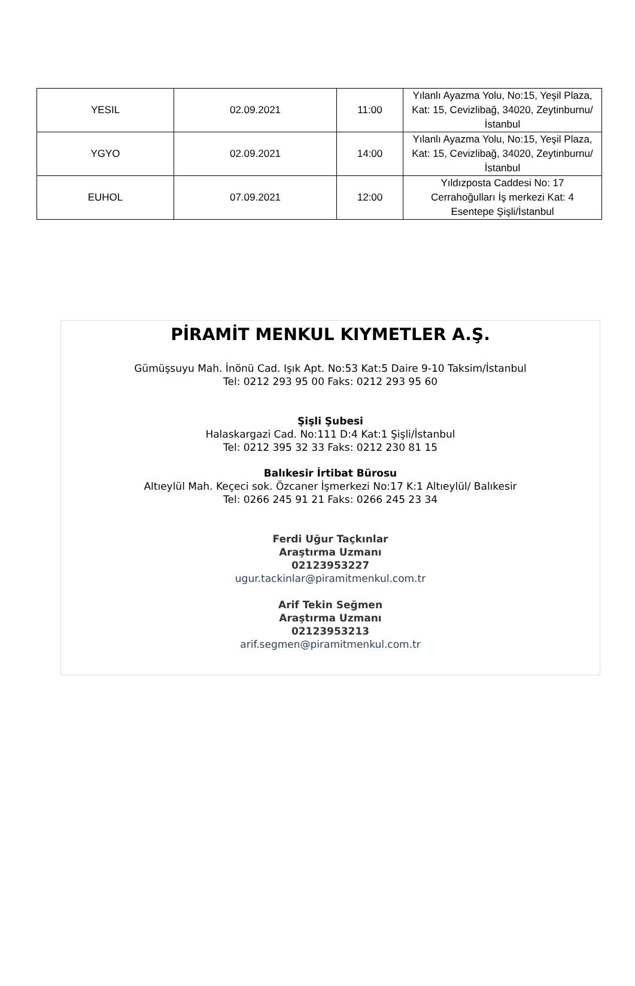| YESIL | 02.09.2021 | 11:00 | Yılanlı Ayazma Yolu, No:15, Yeşil Plaza, Kat: 15, Cevizlibağ, 34020, Zeytinburnu/İstanbul |
| YGYO | 02.09.2021 | 14:00 | Yılanlı Ayazma Yolu, No:15, Yeşil Plaza, Kat: 15, Cevizlibağ, 34020, Zeytinburnu/İstanbul |
| EUHOL | 07.09.2021 | 12:00 | Yıldızposta Caddesi No: 17 Cerrahoğulları İş merkezi Kat: 4 Esentepe Şişli/İstanbul |
PİRAMİT MENKUL KIYMETLER A.Ş.
Gümüşsuyu Mah. İnönü Cad. Işık Apt. No:53 Kat:5 Daire 9-10 Taksim/İstanbul
Tel: 0212 293 95 00 Faks: 0212 293 95 60
Şişli Şubesi
Halaskargazi Cad. No:111 D:4 Kat:1 Şişli/İstanbul
Tel: 0212 395 32 33 Faks: 0212 230 81 15
Balıkesir İrtibat Bürosu
Altıeylül Mah. Keçeci sok. Özcaner İşmerkezi No:17 K:1 Altıeylül/ Balıkesir
Tel: 0266 245 91 21 Faks: 0266 245 23 34
Ferdi Uğur Taçkınlar
Araştırma Uzmanı
02123953227
ugur.tackinlar@piramitmenkul.com.tr
Arif Tekin Seğmen
Araştırma Uzmanı
02123953213
arif.segmen@piramitmenkul.com.tr